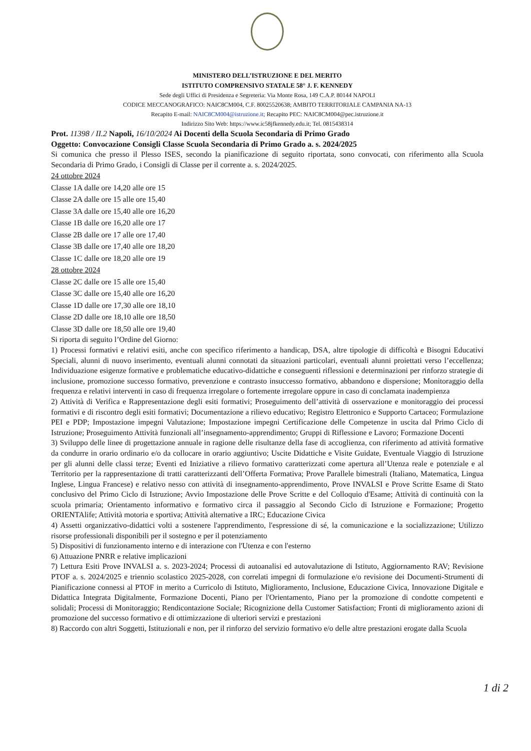MINISTERO DELL’ISTRUZIONE E DEL MERITO
ISTITUTO COMPRENSIVO STATALE 58° J. F. KENNEDY
Sede degli Uffici di Presidenza e Segreteria: Via Monte Rosa, 149 C.A.P. 80144 NAPOLI
CODICE MECCANOGRAFICO: NAIC8CM004, C.F. 80025520638; AMBITO TERRITORIALE CAMPANIA NA-13
Recapito E-mail: NAIC8CM004@istruzione.it; Recapito PEC: NAIC8CM004@pec.istruzione.it
Indirizzo Sito Web: https://www.ic58jfkennedy.edu.it; Tel. 0815438314
Prot. 11398 / II.2 Napoli, 16/10/2024 Ai Docenti della Scuola Secondaria di Primo Grado
Oggetto: Convocazione Consigli Classe Scuola Secondaria di Primo Grado a. s. 2024/2025
Si comunica che presso il Plesso ISES, secondo la pianificazione di seguito riportata, sono convocati, con riferimento alla Scuola Secondaria di Primo Grado, i Consigli di Classe per il corrente a. s. 2024/2025.
24 ottobre 2024
Classe 1A dalle ore 14,20 alle ore 15
Classe 2A dalle ore 15 alle ore 15,40
Classe 3A dalle ore 15,40 alle ore 16,20
Classe 1B dalle ore 16,20 alle ore 17
Classe 2B dalle ore 17 alle ore 17,40
Classe 3B dalle ore 17,40 alle ore 18,20
Classe 1C dalle ore 18,20 alle ore 19
28 ottobre 2024
Classe 2C dalle ore 15 alle ore 15,40
Classe 3C dalle ore 15,40 alle ore 16,20
Classe 1D dalle ore 17,30 alle ore 18,10
Classe 2D dalle ore 18,10 alle ore 18,50
Classe 3D dalle ore 18,50 alle ore 19,40
Si riporta di seguito l’Ordine del Giorno:
1) Processi formativi e relativi esiti, anche con specifico riferimento a handicap, DSA, altre tipologie di difficoltà e Bisogni Educativi Speciali, alunni di nuovo inserimento, eventuali alunni connotati da situazioni particolari, eventuali alunni proiettati verso l’eccellenza; Individuazione esigenze formative e problematiche educativo-didattiche e conseguenti riflessioni e determinazioni per rinforzo strategie di inclusione, promozione successo formativo, prevenzione e contrasto insuccesso formativo, abbandono e dispersione; Monitoraggio della frequenza e relativi interventi in caso di frequenza irregolare o fortemente irregolare oppure in caso di conclamata inadempienza
2) Attività di Verifica e Rappresentazione degli esiti formativi; Proseguimento dell’attività di osservazione e monitoraggio dei processi formativi e di riscontro degli esiti formativi; Documentazione a rilievo educativo; Registro Elettronico e Supporto Cartaceo; Formulazione PEI e PDP; Impostazione impegni Valutazione; Impostazione impegni Certificazione delle Competenze in uscita dal Primo Ciclo di Istruzione; Proseguimento Attività funzionali all’insegnamento-apprendimento; Gruppi di Riflessione e Lavoro; Formazione Docenti
3) Sviluppo delle linee di progettazione annuale in ragione delle risultanze della fase di accoglienza, con riferimento ad attività formative da condurre in orario ordinario e/o da collocare in orario aggiuntivo; Uscite Didattiche e Visite Guidate, Eventuale Viaggio di Istruzione per gli alunni delle classi terze; Eventi ed Iniziative a rilievo formativo caratterizzati come apertura all’Utenza reale e potenziale e al Territorio per la rappresentazione di tratti caratterizzanti dell’Offerta Formativa; Prove Parallele bimestrali (Italiano, Matematica, Lingua Inglese, Lingua Francese) e relativo nesso con attività di insegnamento-apprendimento, Prove INVALSI e Prove Scritte Esame di Stato conclusivo del Primo Ciclo di Istruzione; Avvio Impostazione delle Prove Scritte e del Colloquio d'Esame; Attività di continuità con la scuola primaria; Orientamento informativo e formativo circa il passaggio al Secondo Ciclo di Istruzione e Formazione; Progetto ORIENTAlife; Attività motoria e sportiva; Attività alternative a IRC; Educazione Civica
4) Assetti organizzativo-didattici volti a sostenere l'apprendimento, l'espressione di sé, la comunicazione e la socializzazione; Utilizzo risorse professionali disponibili per il sostegno e per il potenziamento
5) Dispositivi di funzionamento interno e di interazione con l'Utenza e con l'esterno
6) Attuazione PNRR e relative implicazioni
7) Lettura Esiti Prove INVALSI a. s. 2023-2024; Processi di autoanalisi ed autovalutazione di Istituto, Aggiornamento RAV; Revisione PTOF a. s. 2024/2025 e triennio scolastico 2025-2028, con correlati impegni di formulazione e/o revisione dei Documenti-Strumenti di Pianificazione connessi al PTOF in merito a Curricolo di Istituto, Miglioramento, Inclusione, Educazione Civica, Innovazione Digitale e Didattica Integrata Digitalmente, Formazione Docenti, Piano per l'Orientamento, Piano per la promozione di condotte competenti e solidali; Processi di Monitoraggio; Rendicontazione Sociale; Ricognizione della Customer Satisfaction; Fronti di miglioramento azioni di promozione del successo formativo e di ottimizzazione di ulteriori servizi e prestazioni
8) Raccordo con altri Soggetti, Istituzionali e non, per il rinforzo del servizio formativo e/o delle altre prestazioni erogate dalla Scuola
1 di 2